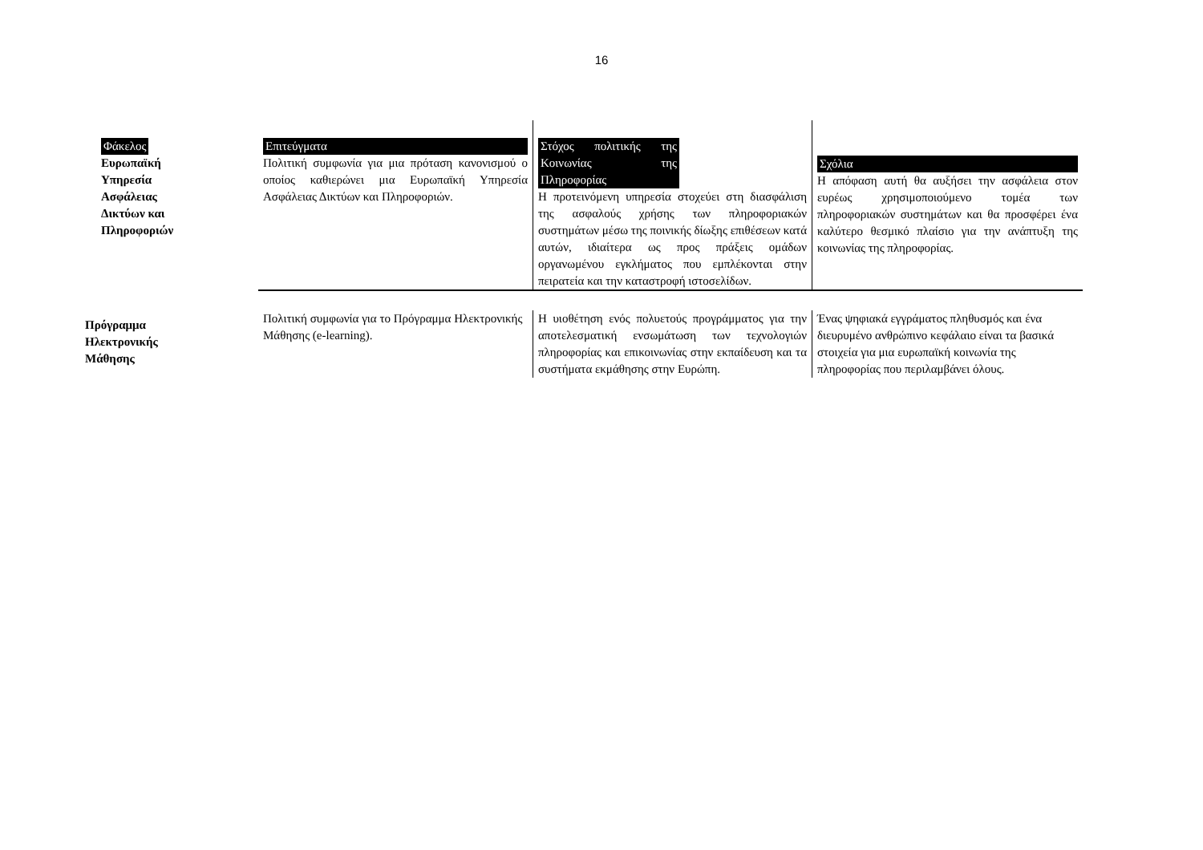16
| Φάκελος Ευρωπαϊκή Υπηρεσία Ασφάλειας Δικτύων και Πληροφοριών | Επιτεύγματα Πολιτική συμφωνία για μια πρόταση κανονισμού ο οποίος καθιερώνει μια Ευρωπαϊκή Υπηρεσία Ασφάλειας Δικτύων και Πληροφοριών. | Στόχος πολιτικής της Κοινωνίας της Πληροφορίας Η προτεινόμενη υπηρεσία στοχεύει στη διασφάλιση της ασφαλούς χρήσης των πληροφοριακών συστημάτων μέσω της ποινικής δίωξης επιθέσεων κατά αυτών, ιδιαίτερα ως προς πράξεις ομάδων οργανωμένου εγκλήματος που εμπλέκονται στην πειρατεία και την καταστροφή ιστοσελίδων. | Σχόλια Η απόφαση αυτή θα αυξήσει την ασφάλεια στον ευρέως χρησιμοποιούμενο τομέα των πληροφοριακών συστημάτων και θα προσφέρει ένα καλύτερο θεσμικό πλαίσιο για την ανάπτυξη της κοινωνίας της πληροφορίας. |
| Πρόγραμμα Ηλεκτρονικής Μάθησης | Πολιτική συμφωνία για το Πρόγραμμα Ηλεκτρονικής Μάθησης (e-learning). | Η υιοθέτηση ενός πολυετούς προγράμματος για την αποτελεσματική ενσωμάτωση των τεχνολογιών πληροφορίας και επικοινωνίας στην εκπαίδευση και τα συστήματα εκμάθησης στην Ευρώπη. | Ένας ψηφιακά εγγράματος πληθυσμός και ένα διευρυμένο ανθρώπινο κεφάλαιο είναι τα βασικά στοιχεία για μια ευρωπαϊκή κοινωνία της πληροφορίας που περιλαμβάνει όλους. |